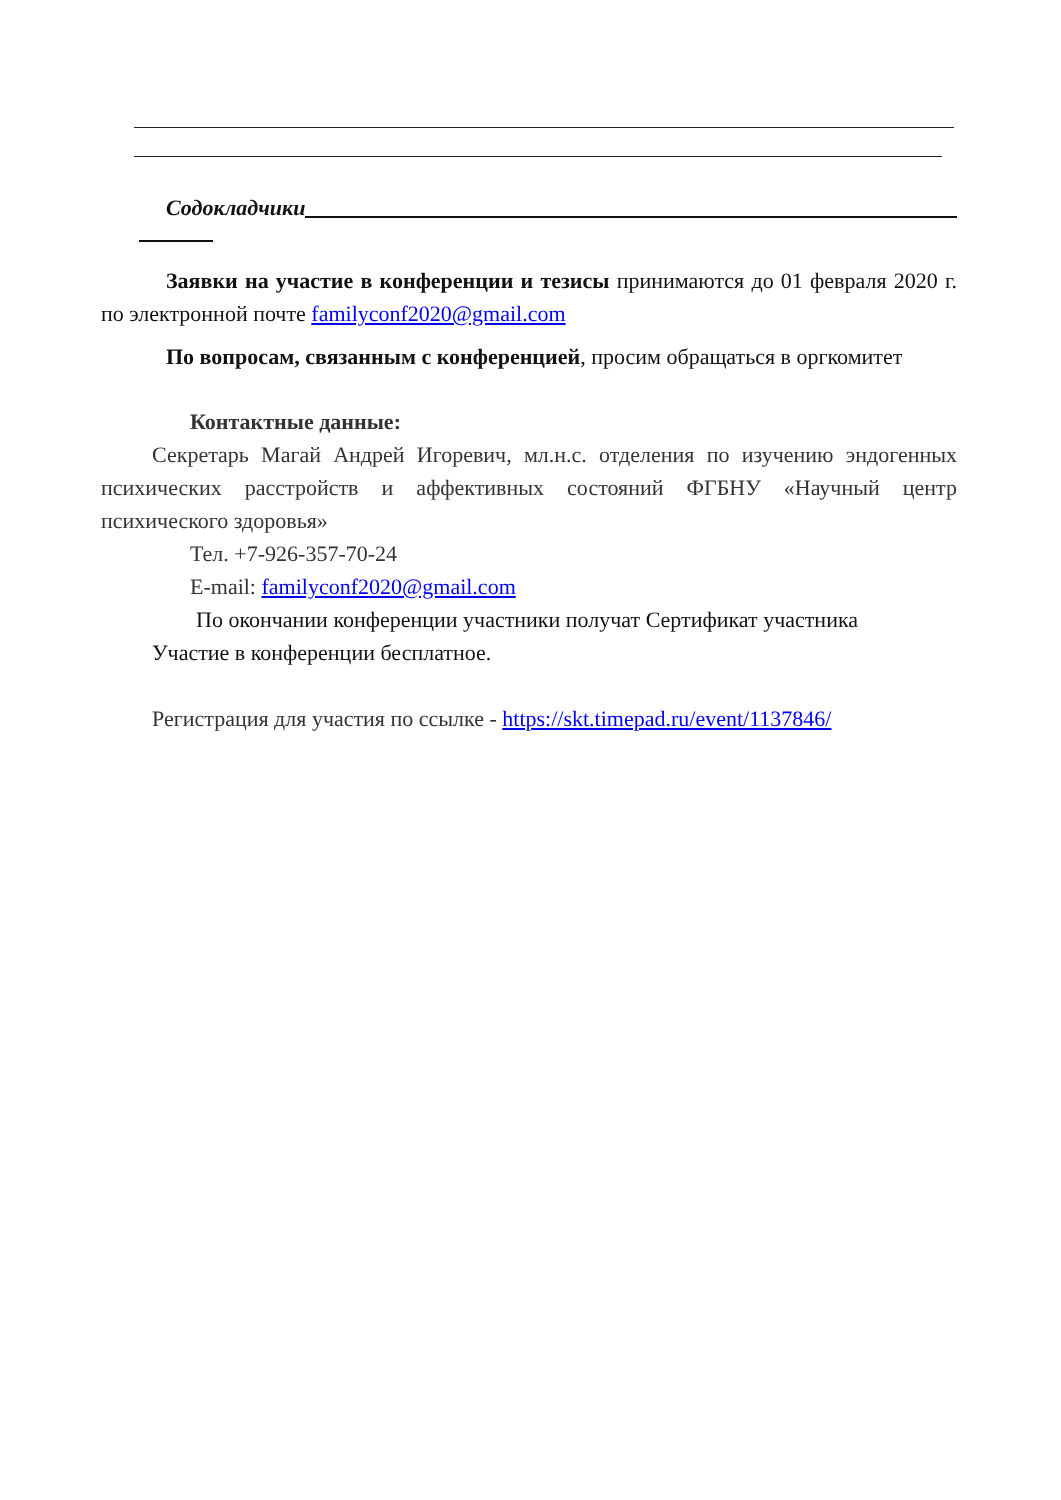Содокладчики
Заявки на участие в конференции и тезисы принимаются до 01 февраля 2020 г. по электронной почте familyconf2020@gmail.com
По вопросам, связанным с конференцией, просим обращаться в оргкомитет
Контактные данные:
Секретарь Магай Андрей Игоревич, мл.н.с. отделения по изучению эндогенных психических расстройств и аффективных состояний ФГБНУ «Научный центр психического здоровья»
Тел. +7-926-357-70-24
E-mail: familyconf2020@gmail.com
По окончании конференции участники получат Сертификат участника
Участие в конференции бесплатное.
Регистрация для участия по ссылке - https://skt.timepad.ru/event/1137846/